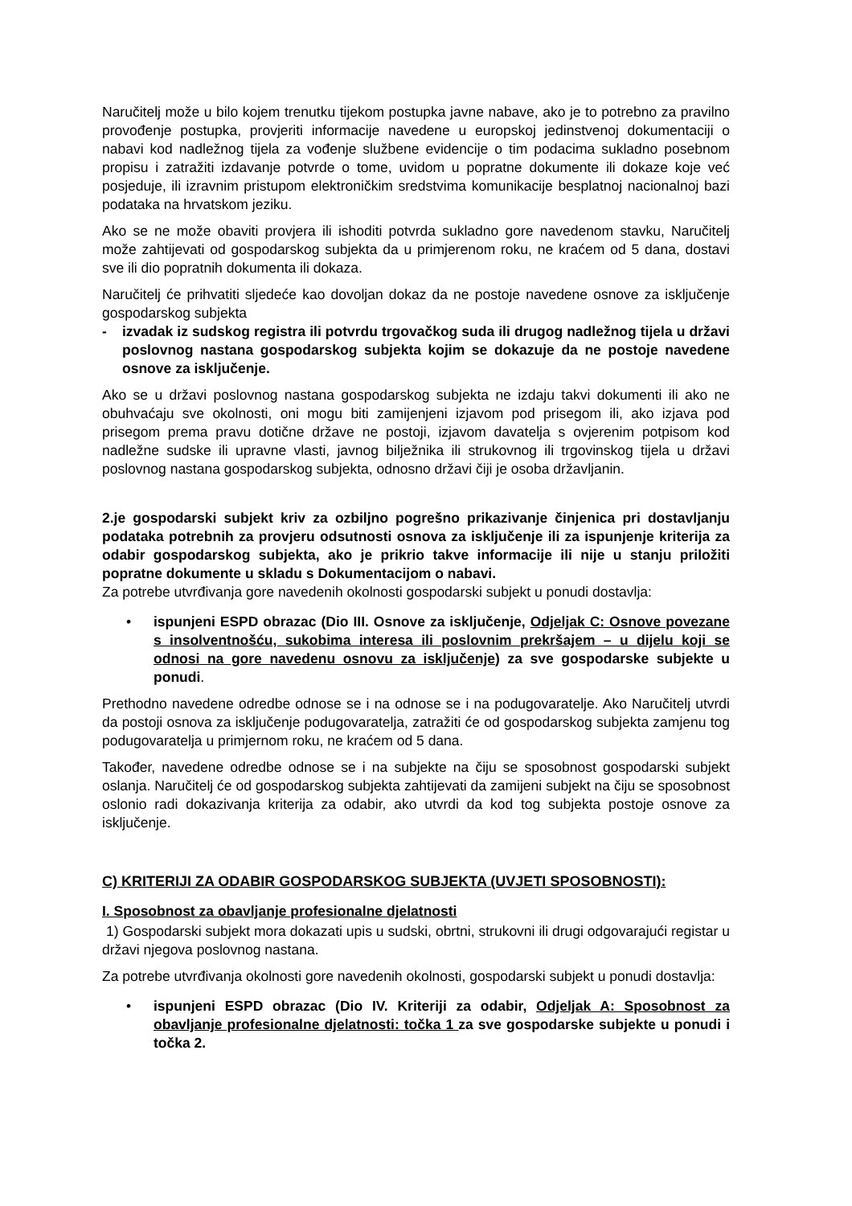Naručitelj može u bilo kojem trenutku tijekom postupka javne nabave, ako je to potrebno za pravilno provođenje postupka, provjeriti informacije navedene u europskoj jedinstvenoj dokumentaciji o nabavi kod nadležnog tijela za vođenje službene evidencije o tim podacima sukladno posebnom propisu i zatražiti izdavanje potvrde o tome, uvidom u popratne dokumente ili dokaze koje već posjeduje, ili izravnim pristupom elektroničkim sredstvima komunikacije besplatnoj nacionalnoj bazi podataka na hrvatskom jeziku.
Ako se ne može obaviti provjera ili ishoditi potvrda sukladno gore navedenom stavku, Naručitelj može zahtijevati od gospodarskog subjekta da u primjerenom roku, ne kraćem od 5 dana, dostavi sve ili dio popratnih dokumenta ili dokaza.
Naručitelj će prihvatiti sljedeće kao dovoljan dokaz da ne postoje navedene osnove za isključenje gospodarskog subjekta
- izvadak iz sudskog registra ili potvrdu trgovačkog suda ili drugog nadležnog tijela u državi poslovnog nastana gospodarskog subjekta kojim se dokazuje da ne postoje navedene osnove za isključenje.
Ako se u državi poslovnog nastana gospodarskog subjekta ne izdaju takvi dokumenti ili ako ne obuhvaćaju sve okolnosti, oni mogu biti zamijenjeni izjavom pod prisegom ili, ako izjava pod prisegom prema pravu dotične države ne postoji, izjavom davatelja s ovjerenim potpisom kod nadležne sudske ili upravne vlasti, javnog bilježnika ili strukovnog ili trgovinskog tijela u državi poslovnog nastana gospodarskog subjekta, odnosno državi čiji je osoba državljanin.
2.je gospodarski subjekt kriv za ozbiljno pogrešno prikazivanje činjenica pri dostavljanju podataka potrebnih za provjeru odsutnosti osnova za isključenje ili za ispunjenje kriterija za odabir gospodarskog subjekta, ako je prikrio takve informacije ili nije u stanju priložiti popratne dokumente u skladu s Dokumentacijom o nabavi.
Za potrebe utvrđivanja gore navedenih okolnosti gospodarski subjekt u ponudi dostavlja:
• ispunjeni ESPD obrazac (Dio III. Osnove za isključenje, Odjeljak C: Osnove povezane s insolventnošću, sukobima interesa ili poslovnim prekršajem – u dijelu koji se odnosi na gore navedenu osnovu za isključenje) za sve gospodarske subjekte u ponudi.
Prethodno navedene odredbe odnose se i na odnose se i na podugovaratelje. Ako Naručitelj utvrdi da postoji osnova za isključenje podugovaratelja, zatražiti će od gospodarskog subjekta zamjenu tog podugovaratelja u primjernom roku, ne kraćem od 5 dana.
Također, navedene odredbe odnose se i na subjekte na čiju se sposobnost gospodarski subjekt oslanja. Naručitelj će od gospodarskog subjekta zahtijevati da zamijeni subjekt na čiju se sposobnost oslonio radi dokazivanja kriterija za odabir, ako utvrdi da kod tog subjekta postoje osnove za isključenje.
C) KRITERIJI ZA ODABIR GOSPODARSKOG SUBJEKTA (UVJETI SPOSOBNOSTI):
I. Sposobnost za obavljanje profesionalne djelatnosti
1) Gospodarski subjekt mora dokazati upis u sudski, obrtni, strukovni ili drugi odgovarajući registar u državi njegova poslovnog nastana.
Za potrebe utvrđivanja okolnosti gore navedenih okolnosti, gospodarski subjekt u ponudi dostavlja:
• ispunjeni ESPD obrazac (Dio IV. Kriteriji za odabir, Odjeljak A: Sposobnost za obavljanje profesionalne djelatnosti: točka 1 za sve gospodarske subjekte u ponudi i točka 2.